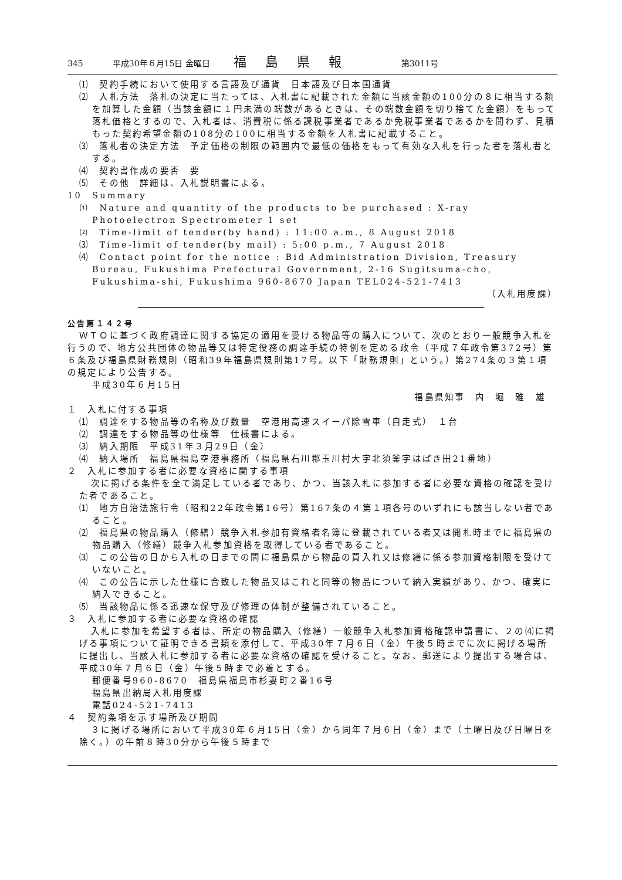345 平成30年６月15日 金曜日 福島県報 第3011号
⑴　契約手続において使用する言語及び通貨　日本語及び日本国通貨
⑵　入札方法　落札の決定に当たっては、入札書に記載された金額に当該金額の100分の８に相当する額を加算した金額（当該金額に１円未満の端数があるときは、その端数金額を切り捨てた金額）をもって落札価格とするので、入札者は、消費税に係る課税事業者であるか免税事業者であるかを問わず、見積もった契約希望金額の108分の100に相当する金額を入札書に記載すること。
⑶　落札者の決定方法　予定価格の制限の範囲内で最低の価格をもって有効な入札を行った者を落札者とする。
⑷　契約書作成の要否　要
⑸　その他　詳細は、入札説明書による。
10　Summary
⑴　Nature and quantity of the products to be purchased : X-ray Photoelectron Spectrometer 1 set
⑵　Time-limit of tender(by hand) : 11:00 a.m., 8 August 2018
⑶　Time-limit of tender(by mail) : 5:00 p.m., 7 August 2018
⑷　Contact point for the notice : Bid Administration Division, Treasury Bureau, Fukushima Prefectural Government, 2-16 Sugitsuma-cho, Fukushima-shi, Fukushima 960-8670 Japan TEL024-521-7413
（入札用度課）
公告第１４２号
ＷＴＯに基づく政府調達に関する協定の適用を受ける物品等の購入について、次のとおり一般競争入札を行うので、地方公共団体の物品等又は特定役務の調達手続の特例を定める政令（平成７年政令第372号）第６条及び福島県財務規則（昭和39年福島県規則第17号。以下「財務規則」という。）第274条の３第１項の規定により公告する。
平成30年６月15日
福島県知事　内　堀　雅　雄
１　入札に付する事項
⑴　調達をする物品等の名称及び数量　空港用高速スイーパ除雪車（自走式）　１台
⑵　調達をする物品等の仕様等　仕様書による。
⑶　納入期限　平成31年３月29日（金）
⑷　納入場所　福島県福島空港事務所（福島県石川郡玉川村大字北須釜字はばき田21番地）
２　入札に参加する者に必要な資格に関する事項
次に掲げる条件を全て満足している者であり、かつ、当該入札に参加する者に必要な資格の確認を受けた者であること。
⑴　地方自治法施行令（昭和22年政令第16号）第167条の４第１項各号のいずれにも該当しない者であること。
⑵　福島県の物品購入（修繕）競争入札参加有資格者名簿に登載されている者又は開札時までに福島県の物品購入（修繕）競争入札参加資格を取得している者であること。
⑶　この公告の日から入札の日までの間に福島県から物品の買入れ又は修繕に係る参加資格制限を受けていないこと。
⑷　この公告に示した仕様に合致した物品又はこれと同等の物品について納入実績があり、かつ、確実に納入できること。
⑸　当該物品に係る迅速な保守及び修理の体制が整備されていること。
３　入札に参加する者に必要な資格の確認
入札に参加を希望する者は、所定の物品購入（修繕）一般競争入札参加資格確認申請書に、２の⑷に掲げる事項について証明できる書類を添付して、平成30年７月６日（金）午後５時までに次に掲げる場所に提出し、当該入札に参加する者に必要な資格の確認を受けること。なお、郵送により提出する場合は、平成30年７月６日（金）午後５時まで必着とする。
郵便番号960-8670　福島県福島市杉妻町２番16号
福島県出納局入札用度課
電話024-521-7413
４　契約条項を示す場所及び期間
３に掲げる場所において平成30年６月15日（金）から同年７月６日（金）まで（土曜日及び日曜日を除く。）の午前８時30分から午後５時まで